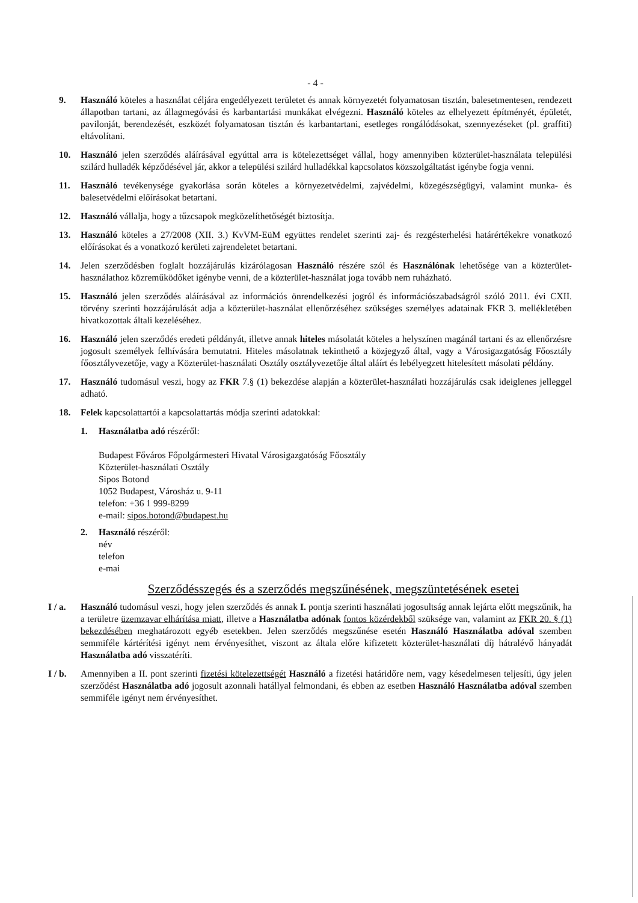- 4 -
9. Használó köteles a használat céljára engedélyezett területet és annak környezetét folyamatosan tisztán, balesetmentesen, rendezett állapotban tartani, az állagmegóvási és karbantartási munkákat elvégezni. Használó köteles az elhelyezett építményét, épületét, pavilonját, berendezését, eszközét folyamatosan tisztán és karbantartani, esetleges rongálódásokat, szennyezéseket (pl. graffiti) eltávolítani.
10. Használó jelen szerződés aláírásával egyúttal arra is kötelezettséget vállal, hogy amennyiben közterület-használata települési szilárd hulladék képződésével jár, akkor a települési szilárd hulladékkal kapcsolatos közszolgáltatást igénybe fogja venni.
11. Használó tevékenysége gyakorlása során köteles a környezetvédelmi, zajvédelmi, közegészségügyi, valamint munka- és balesetvédelmi előírásokat betartani.
12. Használó vállalja, hogy a tűzcsapok megközelíthetőségét biztosítja.
13. Használó köteles a 27/2008 (XII. 3.) KvVM-EüM együttes rendelet szerinti zaj- és rezgésterhelési határértékekre vonatkozó előírásokat és a vonatkozó kerületi zajrendeletet betartani.
14. Jelen szerződésben foglalt hozzájárulás kizárólagosan Használó részére szól és Használónak lehetősége van a közterület-használathoz közreműködőket igénybe venni, de a közterület-használat joga tovább nem ruházható.
15. Használó jelen szerződés aláírásával az információs önrendelkezési jogról és információszabadságról szóló 2011. évi CXII. törvény szerinti hozzájárulását adja a közterület-használat ellenőrzéséhez szükséges személyes adatainak FKR 3. mellékletében hivatkozottak általi kezeléséhez.
16. Használó jelen szerződés eredeti példányát, illetve annak hiteles másolatát köteles a helyszínen magánál tartani és az ellenőrzésre jogosult személyek felhívására bemutatni. Hiteles másolatnak tekinthető a közjegyző által, vagy a Városigazgatóság Főosztály főosztályvezetője, vagy a Közterület-használati Osztály osztályvezetője által aláírt és lebélyegzett hitelesített másolati példány.
17. Használó tudomásul veszi, hogy az FKR 7.§ (1) bekezdése alapján a közterület-használati hozzájárulás csak ideiglenes jelleggel adható.
18. Felek kapcsolattartói a kapcsolattartás módja szerinti adatokkal:
1. Használatba adó részéről:
Budapest Főváros Főpolgármesteri Hivatal Városigazgatóság Főosztály
Közterület-használati Osztály
Sipos Botond
1052 Budapest, Városház u. 9-11
telefon: +36 1 999-8299
e-mail: sipos.botond@budapest.hu
2. Használó részéről:
név
telefon
e-mai
Szerződésszegés és a szerződés megszűnésének, megszüntetésének esetei
I / a. Használó tudomásul veszi, hogy jelen szerződés és annak I. pontja szerinti használati jogosultság annak lejárta előtt megszűnik, ha a területre üzemzavar elhárítása miatt, illetve a Használatba adónak fontos közérdekből szüksége van, valamint az FKR 20. § (1) bekezdésében meghatározott egyéb esetekben. Jelen szerződés megszűnése esetén Használó Használatba adóval szemben semmiféle kártérítési igényt nem érvényesíthet, viszont az általa előre kifizetett közterület-használati díj hátralévő hányadát Használatba adó visszatéríti.
I / b. Amennyiben a II. pont szerinti fizetési kötelezettségét Használó a fizetési határidőre nem, vagy késedelmesen teljesíti, úgy jelen szerződést Használatba adó jogosult azonnali hatállyal felmondani, és ebben az esetben Használó Használatba adóval szemben semmiféle igényt nem érvényesíthet.